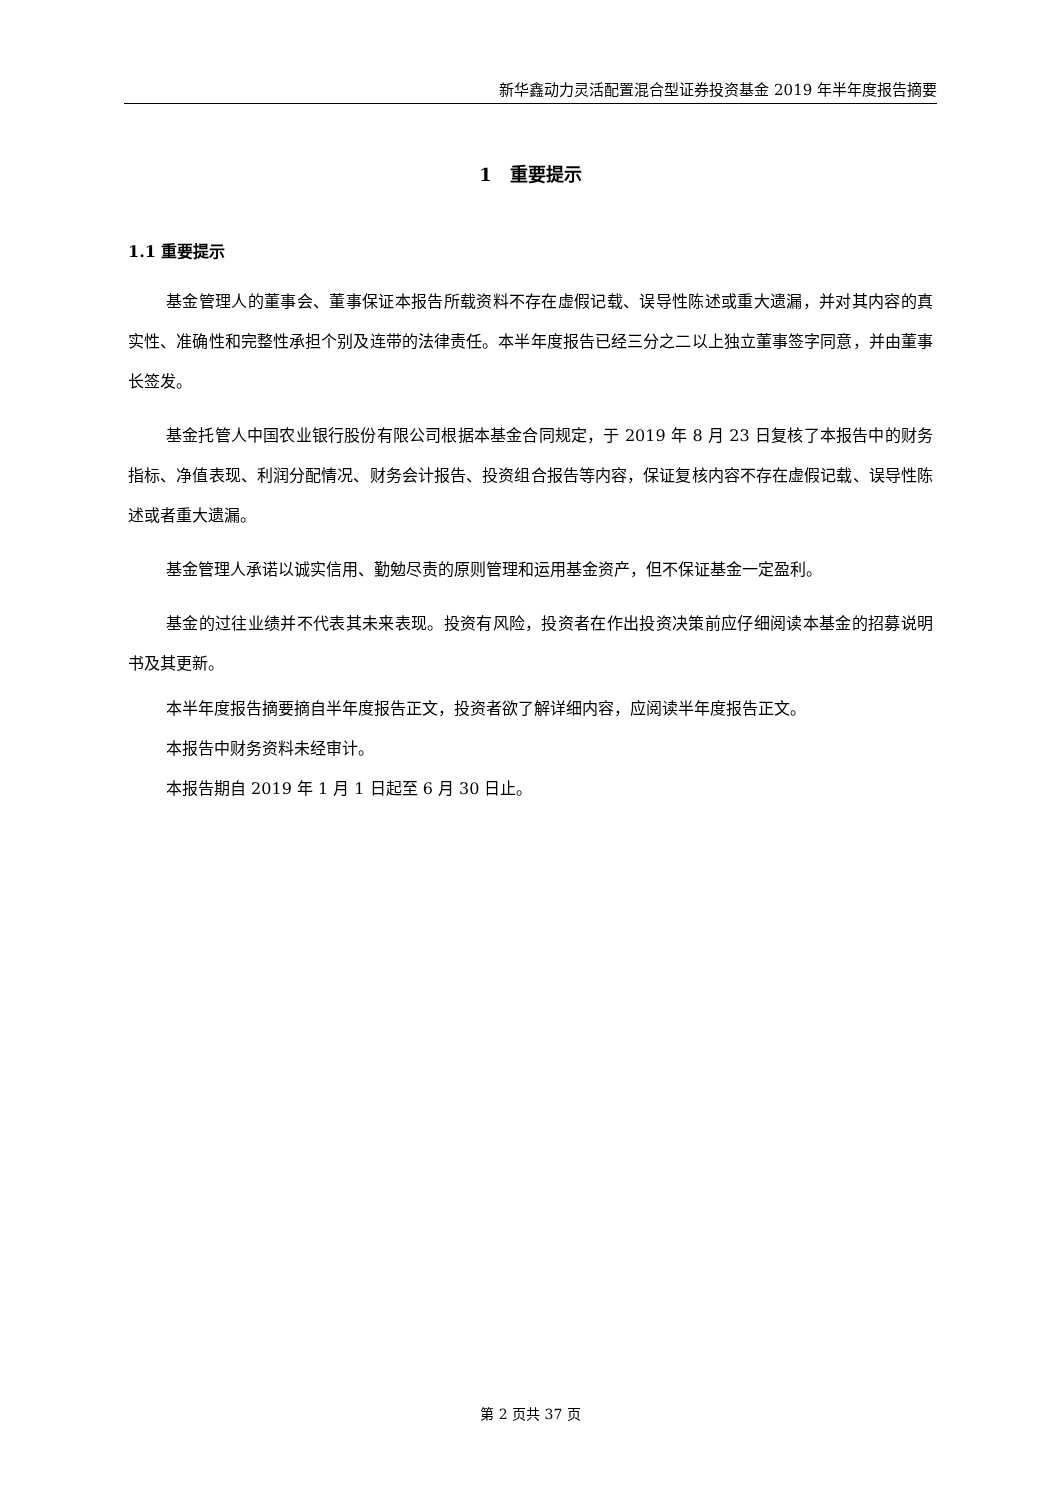新华鑫动力灵活配置混合型证券投资基金 2019 年半年度报告摘要
1　重要提示
1.1 重要提示
基金管理人的董事会、董事保证本报告所载资料不存在虚假记载、误导性陈述或重大遗漏，并对其内容的真实性、准确性和完整性承担个别及连带的法律责任。本半年度报告已经三分之二以上独立董事签字同意，并由董事长签发。
基金托管人中国农业银行股份有限公司根据本基金合同规定，于 2019 年 8 月 23 日复核了本报告中的财务指标、净值表现、利润分配情况、财务会计报告、投资组合报告等内容，保证复核内容不存在虚假记载、误导性陈述或者重大遗漏。
基金管理人承诺以诚实信用、勤勉尽责的原则管理和运用基金资产，但不保证基金一定盈利。
基金的过往业绩并不代表其未来表现。投资有风险，投资者在作出投资决策前应仔细阅读本基金的招募说明书及其更新。
本半年度报告摘要摘自半年度报告正文，投资者欲了解详细内容，应阅读半年度报告正文。
本报告中财务资料未经审计。
本报告期自 2019 年 1 月 1 日起至 6 月 30 日止。
第 2 页共 37 页